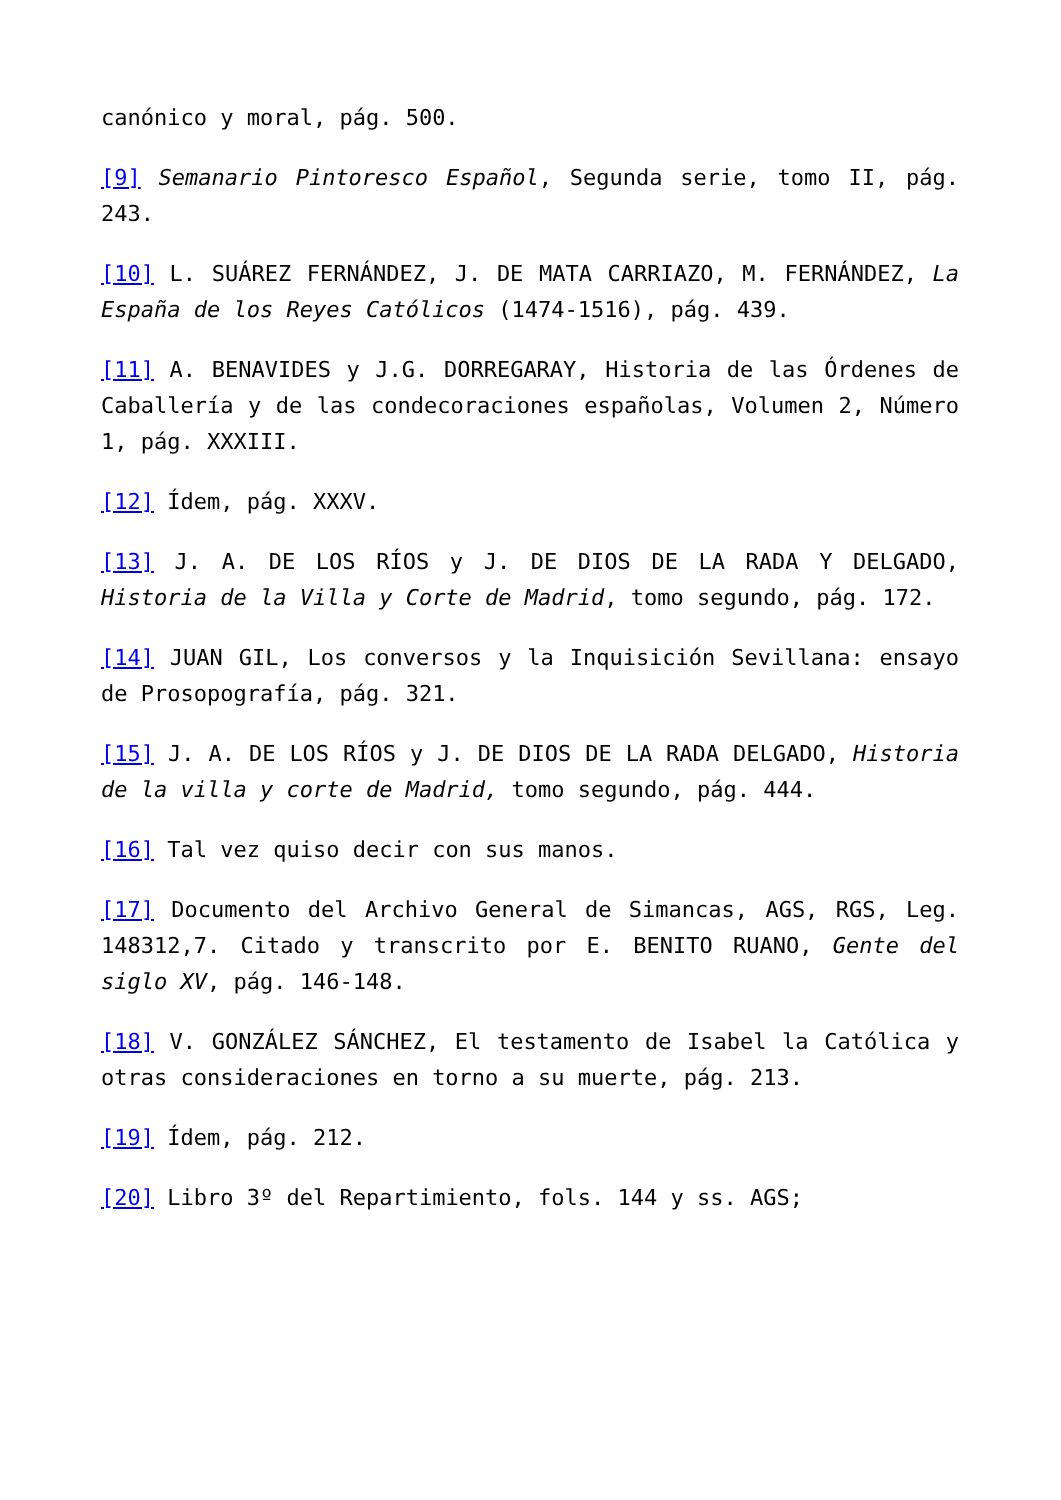canónico y moral, pág. 500.
[9] Semanario Pintoresco Español, Segunda serie, tomo II, pág. 243.
[10] L. SUÁREZ FERNÁNDEZ, J. DE MATA CARRIAZO, M. FERNÁNDEZ, La España de los Reyes Católicos (1474-1516), pág. 439.
[11] A. BENAVIDES y J.G. DORREGARAY, Historia de las Órdenes de Caballería y de las condecoraciones españolas, Volumen 2, Número 1, pág. XXXIII.
[12] Ídem, pág. XXXV.
[13] J. A. DE LOS RÍOS y J. DE DIOS DE LA RADA Y DELGADO, Historia de la Villa y Corte de Madrid, tomo segundo, pág. 172.
[14] JUAN GIL, Los conversos y la Inquisición Sevillana: ensayo de Prosopografía, pág. 321.
[15] J. A. DE LOS RÍOS y J. DE DIOS DE LA RADA DELGADO, Historia de la villa y corte de Madrid, tomo segundo, pág. 444.
[16] Tal vez quiso decir con sus manos.
[17] Documento del Archivo General de Simancas, AGS, RGS, Leg. 148312,7. Citado y transcrito por E. BENITO RUANO, Gente del siglo XV, pág. 146-148.
[18] V. GONZÁLEZ SÁNCHEZ, El testamento de Isabel la Católica y otras consideraciones en torno a su muerte, pág. 213.
[19] Ídem, pág. 212.
[20] Libro 3º del Repartimiento, fols. 144 y ss. AGS;